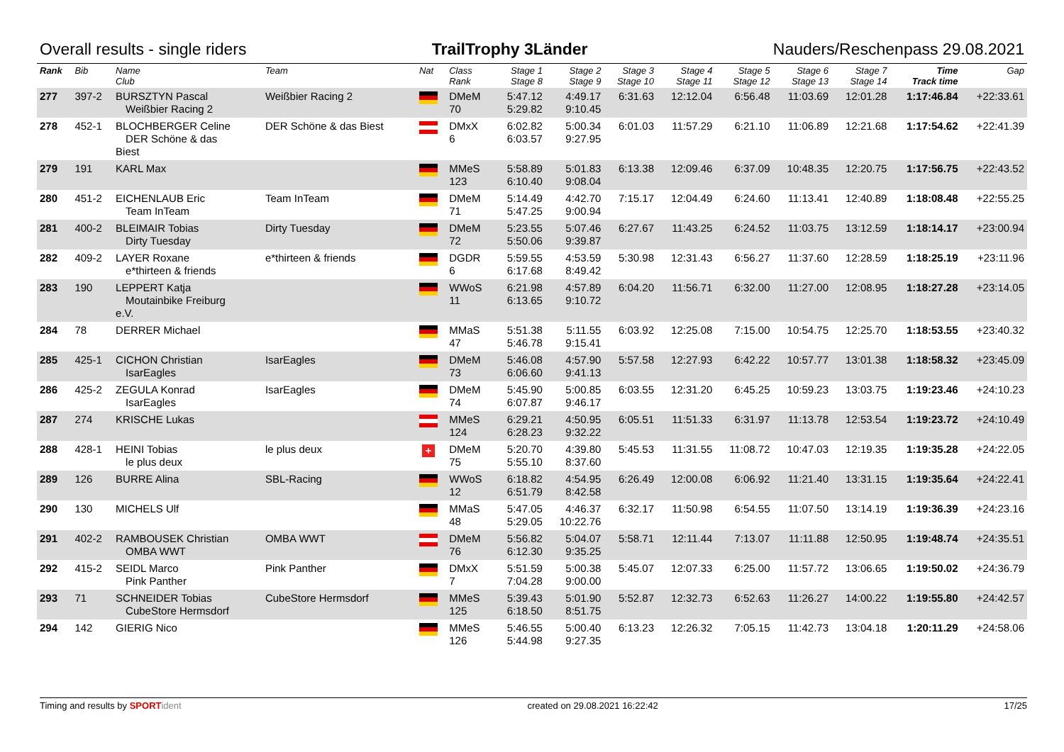Overall results - single riders TrailTrophy 3Länder Nauders/Reschenpass 29.08.2021
| Rank | Bib | Name Club | Team | Nat | Class Rank | Stage 1 Stage 8 | Stage 2 Stage 9 | Stage 3 Stage 10 | Stage 4 Stage 11 | Stage 5 Stage 12 | Stage 6 Stage 13 | Stage 7 Stage 14 | Time Track time | Gap |
| --- | --- | --- | --- | --- | --- | --- | --- | --- | --- | --- | --- | --- | --- | --- |
| 277 | 397-2 | BURSZTYN Pascal Weißbier Racing 2 | Weißbier Racing 2 | | DMeM 70 | 5:47.12 5:29.82 | 4:49.17 9:10.45 | 6:31.63 | 12:12.04 | 6:56.48 | 11:03.69 | 12:01.28 | 1:17:46.84 | +22:33.61 |
| 278 | 452-1 | BLOCHBERGER Celine DER Schöne & das Biest | DER Schöne & das Biest | | DMxX 6 | 6:02.82 6:03.57 | 5:00.34 9:27.95 | 6:01.03 | 11:57.29 | 6:21.10 | 11:06.89 | 12:21.68 | 1:17:54.62 | +22:41.39 |
| 279 | 191 | KARL Max | | | MMeS 123 | 5:58.89 6:10.40 | 5:01.83 9:08.04 | 6:13.38 | 12:09.46 | 6:37.09 | 10:48.35 | 12:20.75 | 1:17:56.75 | +22:43.52 |
| 280 | 451-2 | EICHENLAUB Eric Team InTeam | Team InTeam | | DMeM 71 | 5:14.49 5:47.25 | 4:42.70 9:00.94 | 7:15.17 | 12:04.49 | 6:24.60 | 11:13.41 | 12:40.89 | 1:18:08.48 | +22:55.25 |
| 281 | 400-2 | BLEIMAIR Tobias Dirty Tuesday | Dirty Tuesday | | DMeM 72 | 5:23.55 5:50.06 | 5:07.46 9:39.87 | 6:27.67 | 11:43.25 | 6:24.52 | 11:03.75 | 13:12.59 | 1:18:14.17 | +23:00.94 |
| 282 | 409-2 | LAYER Roxane e*thirteen & friends | e*thirteen & friends | | DGDR 6 | 5:59.55 6:17.68 | 4:53.59 8:49.42 | 5:30.98 | 12:31.43 | 6:56.27 | 11:37.60 | 12:28.59 | 1:18:25.19 | +23:11.96 |
| 283 | 190 | LEPPERT Katja Moutainbike Freiburg e.V. | | | WWoS 11 | 6:21.98 6:13.65 | 4:57.89 9:10.72 | 6:04.20 | 11:56.71 | 6:32.00 | 11:27.00 | 12:08.95 | 1:18:27.28 | +23:14.05 |
| 284 | 78 | DERRER Michael | | | MMaS 47 | 5:51.38 5:46.78 | 5:11.55 9:15.41 | 6:03.92 | 12:25.08 | 7:15.00 | 10:54.75 | 12:25.70 | 1:18:53.55 | +23:40.32 |
| 285 | 425-1 | CICHON Christian IsarEagles | IsarEagles | | DMeM 73 | 5:46.08 6:06.60 | 4:57.90 9:41.13 | 5:57.58 | 12:27.93 | 6:42.22 | 10:57.77 | 13:01.38 | 1:18:58.32 | +23:45.09 |
| 286 | 425-2 | ZEGULA Konrad IsarEagles | IsarEagles | | DMeM 74 | 5:45.90 6:07.87 | 5:00.85 9:46.17 | 6:03.55 | 12:31.20 | 6:45.25 | 10:59.23 | 13:03.75 | 1:19:23.46 | +24:10.23 |
| 287 | 274 | KRISCHE Lukas | | | MMeS 124 | 6:29.21 6:28.23 | 4:50.95 9:32.22 | 6:05.51 | 11:51.33 | 6:31.97 | 11:13.78 | 12:53.54 | 1:19:23.72 | +24:10.49 |
| 288 | 428-1 | HEINI Tobias le plus deux | le plus deux | + | DMeM 75 | 5:20.70 5:55.10 | 4:39.80 8:37.60 | 5:45.53 | 11:31.55 | 11:08.72 | 10:47.03 | 12:19.35 | 1:19:35.28 | +24:22.05 |
| 289 | 126 | BURRE Alina | SBL-Racing | | WWoS 12 | 6:18.82 6:51.79 | 4:54.95 8:42.58 | 6:26.49 | 12:00.08 | 6:06.92 | 11:21.40 | 13:31.15 | 1:19:35.64 | +24:22.41 |
| 290 | 130 | MICHELS Ulf | | | MMaS 48 | 5:47.05 5:29.05 | 4:46.37 10:22.76 | 6:32.17 | 11:50.98 | 6:54.55 | 11:07.50 | 13:14.19 | 1:19:36.39 | +24:23.16 |
| 291 | 402-2 | RAMBOUSEK Christian OMBA WWT | OMBA WWT | | DMeM 76 | 5:56.82 6:12.30 | 5:04.07 9:35.25 | 5:58.71 | 12:11.44 | 7:13.07 | 11:11.88 | 12:50.95 | 1:19:48.74 | +24:35.51 |
| 292 | 415-2 | SEIDL Marco Pink Panther | Pink Panther | | DMxX 7 | 5:51.59 7:04.28 | 5:00.38 9:00.00 | 5:45.07 | 12:07.33 | 6:25.00 | 11:57.72 | 13:06.65 | 1:19:50.02 | +24:36.79 |
| 293 | 71 | SCHNEIDER Tobias CubeStore Hermsdorf | CubeStore Hermsdorf | | MMeS 125 | 5:39.43 6:18.50 | 5:01.90 8:51.75 | 5:52.87 | 12:32.73 | 6:52.63 | 11:26.27 | 14:00.22 | 1:19:55.80 | +24:42.57 |
| 294 | 142 | GIERIG Nico | | | MMeS 126 | 5:46.55 5:44.98 | 5:00.40 9:27.35 | 6:13.23 | 12:26.32 | 7:05.15 | 11:42.73 | 13:04.18 | 1:20:11.29 | +24:58.06 |
Timing and results by SPORT ident created on 29.08.2021 16:22:42 17/25